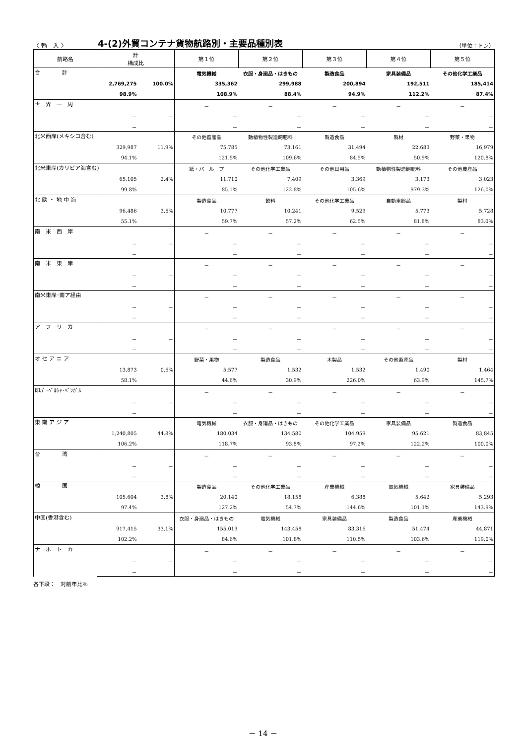〈 輸　入 〉 4-(2)外貿コンテナ貨物航路別・主要品種別表 （単位：トン）
| 航路名 | 計 構成比 | | 第１位 | 第２位 | 第３位 | 第４位 | 第５位 |
| --- | --- | --- | --- | --- | --- | --- | --- |
| 合 計 | | | 電気機械 | 衣服・身廻品・はきもの | 製造食品 | 家具装備品 | その他化学工業品 |
| | 2,769,275 | 100.0% | 335,362 | 299,988 | 200,894 | 192,511 | 185,414 |
| | 98.9% | | 108.9% | 88.4% | 94.9% | 112.2% | 87.4% |
| 世 界 一 周 | | | － | － | － | － | － |
| | － | － | － | － | － | － | － |
| | － | | － | － | － | － | － |
| 北米西岸(メキシコ含む) | | | その他畜産品 | 動植物性製造飼肥料 | 製造食品 | 製材 | 野菜・果物 |
| | 329,987 | 11.9% | 75,785 | 73,161 | 31,494 | 22,683 | 16,979 |
| | 94.1% | | 121.5% | 109.6% | 84.5% | 50.9% | 120.8% |
| 北米東岸(カリビア海含む) | | | 紙・パ ル プ | その他化学工業品 | その他日用品 | 動植物性製造飼肥料 | その他農産品 |
| | 65,105 | 2.4% | 11,710 | 7,409 | 3,369 | 3,173 | 3,023 |
| | 99.8% | | 85.1% | 122.8% | 105.6% | 979.3% | 126.0% |
| 北 欧 ・ 地 中 海 | | | 製造食品 | 飲料 | その他化学工業品 | 自動車部品 | 製材 |
| | 96,486 | 3.5% | 10,777 | 10,241 | 9,529 | 5,773 | 5,728 |
| | 55.1% | | 59.7% | 57.2% | 62.5% | 81.8% | 83.0% |
| 南 米 西 岸 | | | － | － | － | － | － |
| | － | － | － | － | － | － | － |
| | － | | － | － | － | － | － |
| 南 米 東 岸 | | | － | － | － | － | － |
| | － | － | － | － | － | － | － |
| | － | | － | － | － | － | － |
| 南米東岸･南ア経由 | | | － | － | － | － | － |
| | － | － | － | － | － | － | － |
| | － | | － | － | － | － | － |
| ア フ リ カ | | | － | － | － | － | － |
| | － | － | － | － | － | － | － |
| | － | | － | － | － | － | － |
| オ セ ア ニ ア | | | 野菜・果物 | 製造食品 | 木製品 | その他畜産品 | 製材 |
| | 13,873 | 0.5% | 5,577 | 1,532 | 1,532 | 1,490 | 1,464 |
| | 58.1% | | 44.6% | 30.9% | 226.0% | 63.9% | 145.7% |
| 印ﾊﾟ･ﾍﾟﾙｼｬ･ﾍﾞﾝｶﾞﾙ | | | － | － | － | － | － |
| | － | － | － | － | － | － | － |
| | － | | － | － | － | － | － |
| 東 南 ア ジ ア | | | 電気機械 | 衣服・身廻品・はきもの | その他化学工業品 | 家具装備品 | 製造食品 |
| | 1,240,805 | 44.8% | 180,034 | 134,580 | 104,959 | 95,621 | 83,845 |
| | 106.2% | | 118.7% | 93.8% | 97.2% | 122.2% | 100.0% |
| 台 湾 | | | － | － | － | － | － |
| | － | － | － | － | － | － | － |
| | － | | － | － | － | － | － |
| 韓 国 | | | 製造食品 | その他化学工業品 | 産業機械 | 電気機械 | 家具装備品 |
| | 105,604 | 3.8% | 20,140 | 18,158 | 6,388 | 5,642 | 5,293 |
| | 97.4% | | 127.2% | 54.7% | 144.6% | 101.1% | 143.9% |
| 中国(香港含む) | | | 衣服・身廻品・はきもの | 電気機械 | 家具装備品 | 製造食品 | 産業機械 |
| | 917,415 | 33.1% | 155,019 | 143,458 | 83,316 | 51,474 | 44,871 |
| | 102.2% | | 84.6% | 101.8% | 110.5% | 103.6% | 119.0% |
| ナ ホ ト カ | | | － | － | － | － | － |
| | － | － | － | － | － | － | － |
| | － | | － | － | － | － | － |
各下段：　対前年比％
－ 14 －